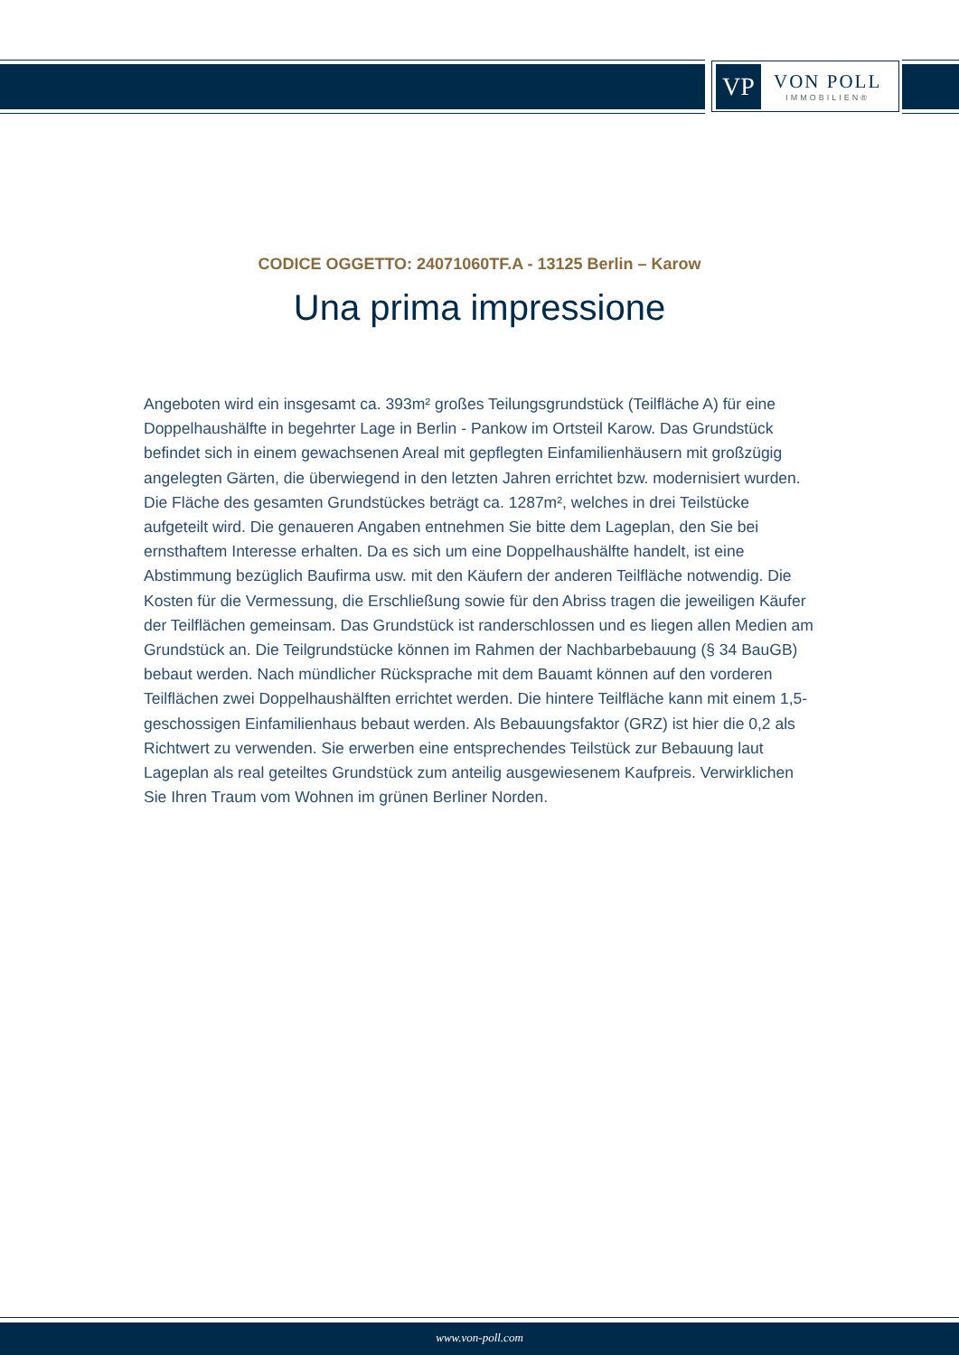VP
VON POLL
IMMOBILIEN®
CODICE OGGETTO: 24071060TF.A - 13125 Berlin – Karow
Una prima impressione
Angeboten wird ein insgesamt ca. 393m² großes Teilungsgrundstück (Teilfläche A) für eine Doppelhaushälfte in begehrter Lage in Berlin - Pankow im Ortsteil Karow. Das Grundstück befindet sich in einem gewachsenen Areal mit gepflegten Einfamilienhäusern mit großzügig angelegten Gärten, die überwiegend in den letzten Jahren errichtet bzw. modernisiert wurden. Die Fläche des gesamten Grundstückes beträgt ca. 1287m², welches in drei Teilstücke aufgeteilt wird. Die genaueren Angaben entnehmen Sie bitte dem Lageplan, den Sie bei ernsthaftem Interesse erhalten. Da es sich um eine Doppelhaushälfte handelt, ist eine Abstimmung bezüglich Baufirma usw. mit den Käufern der anderen Teilfläche notwendig. Die Kosten für die Vermessung, die Erschließung sowie für den Abriss tragen die jeweiligen Käufer der Teilflächen gemeinsam. Das Grundstück ist randerschlossen und es liegen allen Medien am Grundstück an. Die Teilgrundstücke können im Rahmen der Nachbarbebauung (§ 34 BauGB) bebaut werden. Nach mündlicher Rücksprache mit dem Bauamt können auf den vorderen Teilflächen zwei Doppelhaushälften errichtet werden. Die hintere Teilfläche kann mit einem 1,5-geschossigen Einfamilienhaus bebaut werden. Als Bebauungsfaktor (GRZ) ist hier die 0,2 als Richtwert zu verwenden. Sie erwerben eine entsprechendes Teilstück zur Bebauung laut Lageplan als real geteiltes Grundstück zum anteilig ausgewiesenem Kaufpreis. Verwirklichen Sie Ihren Traum vom Wohnen im grünen Berliner Norden.
www.von-poll.com